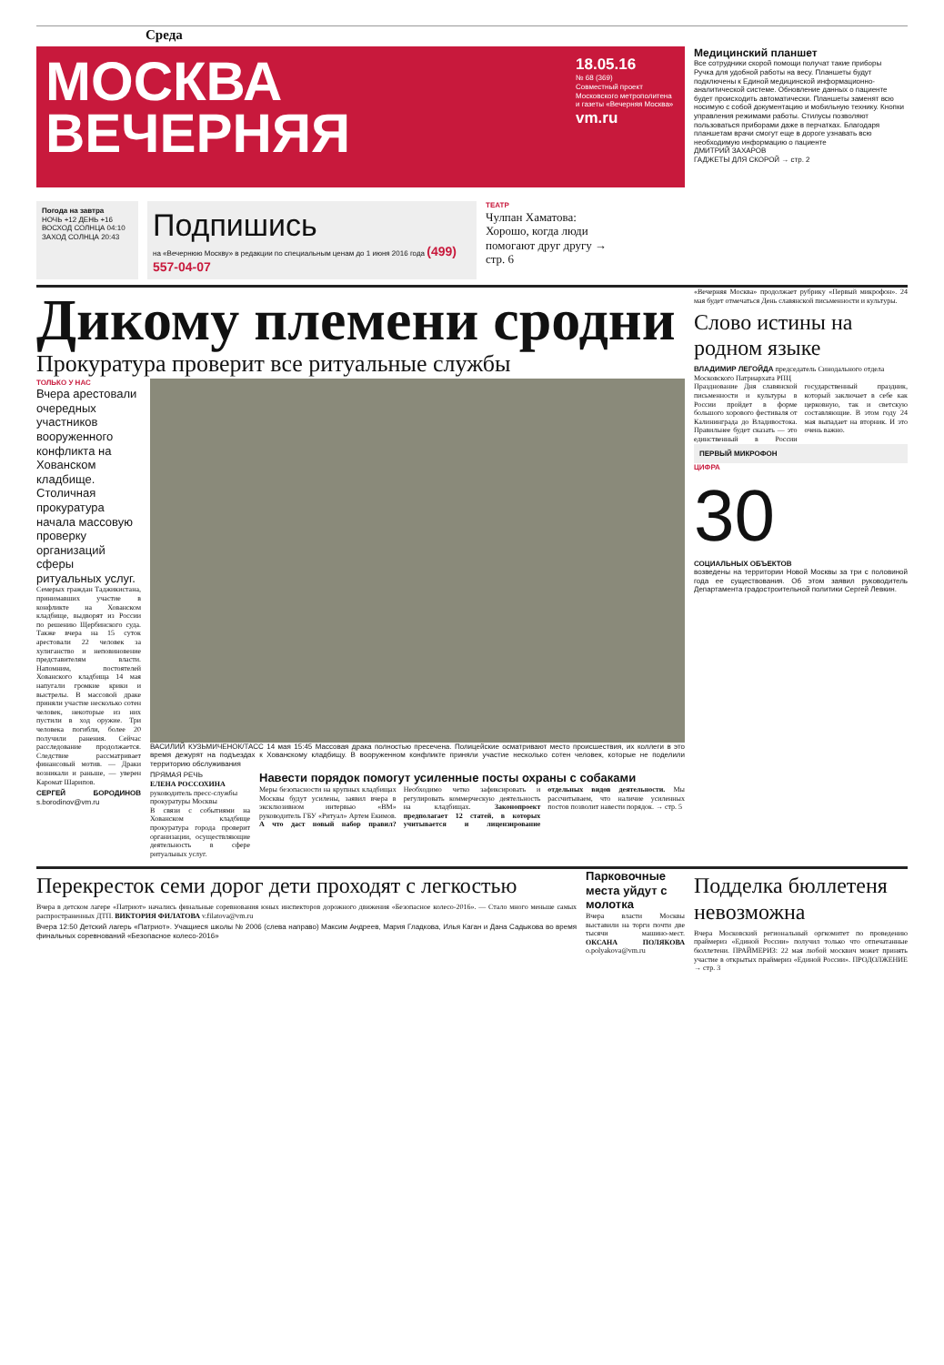Среда
МОСКВА
ВЕЧЕРНЯЯ
18.05.16
№ 68 (369)
Совместный проект Московского метрополитена и газеты «Вечерняя Москва»
vm.ru
Погода на завтра
НОЧЬ +12 ДЕНЬ +16
ВОСХОД СОЛНЦА 04:10
ЗАХОД СОЛНЦА 20:43
Подпишись
на «Вечернюю Москву» в редакции по специальным ценам до 1 июня 2016 года (499) 557-04-07
ТЕАТР
Чулпан Хаматова: Хорошо, когда люди помогают друг другу → стр. 6
Медицинский планшет
Все сотрудники скорой помощи получат такие приборы
Ручка для удобной работы на весу. Планшеты будут подключены к Единой медицинской информационно-аналитической системе. Обновление данных о пациенте будет происходить автоматически. Планшеты заменят всю носимую с собой документацию и мобильную технику. Кнопки управления режимами работы. Стилусы позволяют пользоваться приборами даже в перчатках. Благодаря планшетам врачи смогут еще в дороге узнавать всю необходимую информацию о пациенте
ДМИТРИЙ ЗАХАРОВ
ГАДЖЕТЫ ДЛЯ СКОРОЙ → стр. 2
Дикому племени сродни
Прокуратура проверит все ритуальные службы
ТОЛЬКО У НАС
Вчера арестовали очередных участников вооруженного конфликта на Хованском кладбище. Столичная прокуратура начала массовую проверку организаций сферы ритуальных услуг.
Семерых граждан Таджикистана, принимавших участие в конфликте на Хованском кладбище, выдворят из России по решению Щербинского суда. Также вчера на 15 суток арестовали 22 человек за хулиганство и неповиновение представителям власти. Напомним, постоятелей Хованского кладбища 14 мая напугали громкие крики и выстрелы. В массовой драке приняли участие несколько сотен человек, некоторые из них пустили в ход оружие. Три человека погибли, более 20 получили ранения. Сейчас расследование продолжается. Следствие рассматривает финансовый мотив. — Драки возникали и раньше, — уверен Каромат Шарипов.
СЕРГЕЙ БОРОДИНОВ s.borodinov@vm.ru
ВАСИЛИЙ КУЗЬМИЧЕНОК/ТАСС 14 мая 15:45 Массовая драка полностью пресечена. Полицейские осматривают место происшествия, их коллеги в это время дежурят на подъездах к Хованскому кладбищу. В вооруженном конфликте приняли участие несколько сотен человек, которые не поделили территорию обслуживания
ПРЯМАЯ РЕЧЬ
ЕЛЕНА РОССОХИНА руководитель пресс-службы прокуратуры Москвы
В связи с событиями на Хованском кладбище прокуратура города проверит организации, осуществляющие деятельность в сфере ритуальных услуг.
Навести порядок помогут усиленные посты охраны с собаками
Меры безопасности на крупных кладбищах Москвы будут усилены, заявил вчера в эксклюзивном интервью «ВМ» руководитель ГБУ «Ритуал» Артем Екимов. А что даст новый набор правил? Необходимо четко зафиксировать и регулировать коммерческую деятельность на кладбищах. Законопроект предполагает 12 статей, в которых учитывается и лицензирование отдельных видов деятельности. Мы рассчитываем, что наличие усиленных постов позволит навести порядок. → стр. 5
«Вечерняя Москва» продолжает рубрику «Первый микрофон». 24 мая будет отмечаться День славянской письменности и культуры.
Слово истины на родном языке
ВЛАДИМИР ЛЕГОЙДА председатель Синодального отдела Московского Патриархата РПЦ
Празднование Дня славянской письменности и культуры в России пройдет в форме большого хорового фестиваля от Калининграда до Владивостока. Правильнее будет сказать — это единственный в России государственный праздник, который заключает в себе как церковную, так и светскую составляющие. В этом году 24 мая выпадает на вторник. И это очень важно.
ПЕРВЫЙ МИКРОФОН
ЦИФРА
30
СОЦИАЛЬНЫХ ОБЪЕКТОВ
возведены на территории Новой Москвы за три с половиной года ее существования. Об этом заявил руководитель Департамента градостроительной политики Сергей Левкин.
Перекресток семи дорог дети проходят с легкостью
Вчера в детском лагере «Патриот» начались финальные соревнования юных инспекторов дорожного движения «Безопасное колесо-2016». — Стало много меньше самых распространенных ДТП. ВИКТОРИЯ ФИЛАТОВА v.filatova@vm.ru
Вчера 12:50 Детский лагерь «Патриот». Учащиеся школы № 2006 (слева направо) Максим Андреев, Мария Гладкова, Илья Каган и Дана Садыкова во время финальных соревнований «Безопасное колесо-2016»
Парковочные места уйдут с молотка
Вчера власти Москвы выставили на торги почти две тысячи машино-мест. ОКСАНА ПОЛЯКОВА o.polyakova@vm.ru
Подделка бюллетеня невозможна
Вчера Московский региональный оргкомитет по проведению праймериз «Единой России» получил только что отпечатанные бюллетени. ПРАЙМЕРИЗ: 22 мая любой москвич может принять участие в открытых праймериз «Единой России». ПРОДОЛЖЕНИЕ → стр. 3